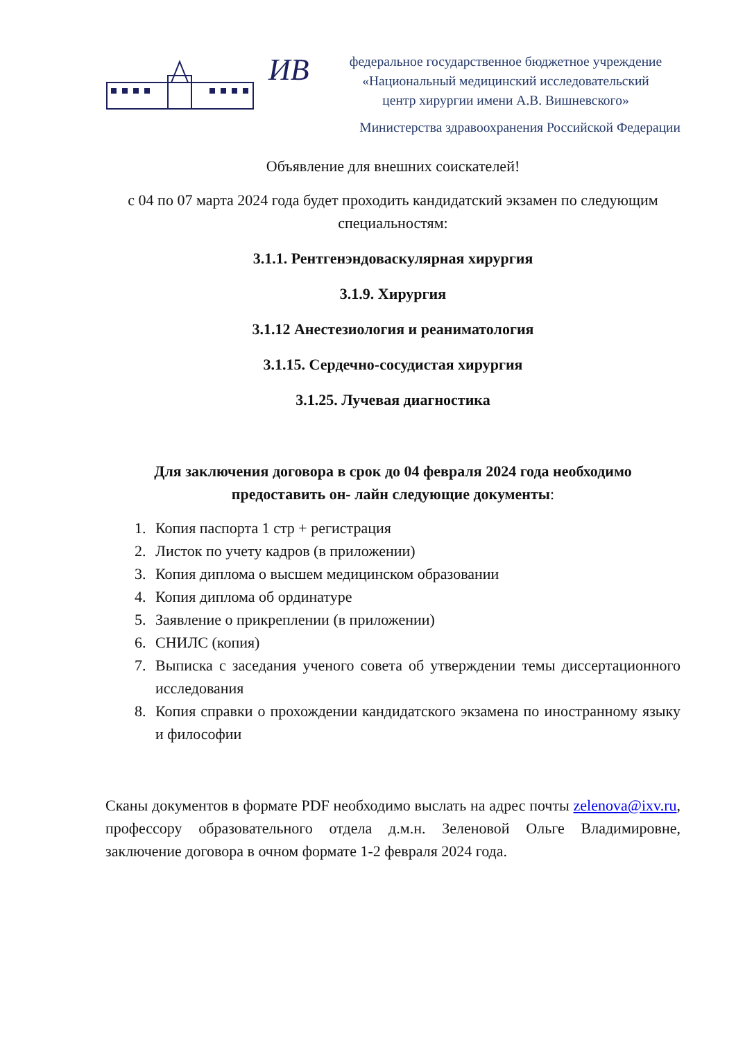ИВ
федеральное государственное бюджетное учреждение
«Национальный медицинский исследовательский
центр хирургии имени А.В. Вишневского»
Министерства здравоохранения Российской Федерации
Объявление для внешних соискателей!
с 04 по 07 марта 2024 года будет проходить кандидатский экзамен по следующим специальностям:
3.1.1. Рентгенэндоваскулярная хирургия
3.1.9. Хирургия
3.1.12 Анестезиология и реаниматология
3.1.15. Сердечно-сосудистая хирургия
3.1.25. Лучевая диагностика
Для заключения договора в срок до 04 февраля 2024 года необходимо предоставить он- лайн следующие документы:
1. Копия паспорта 1 стр + регистрация
2. Листок по учету кадров (в приложении)
3. Копия диплома о высшем медицинском образовании
4. Копия диплома об ординатуре
5. Заявление о прикреплении (в приложении)
6. СНИЛС (копия)
7. Выписка с заседания ученого совета об утверждении темы диссертационного исследования
8. Копия справки о прохождении кандидатского экзамена по иностранному языку и философии
Сканы документов в формате PDF необходимо выслать на адрес почты zelenova@ixv.ru, профессору образовательного отдела д.м.н. Зеленовой Ольге Владимировне, заключение договора в очном формате 1-2 февраля 2024 года.